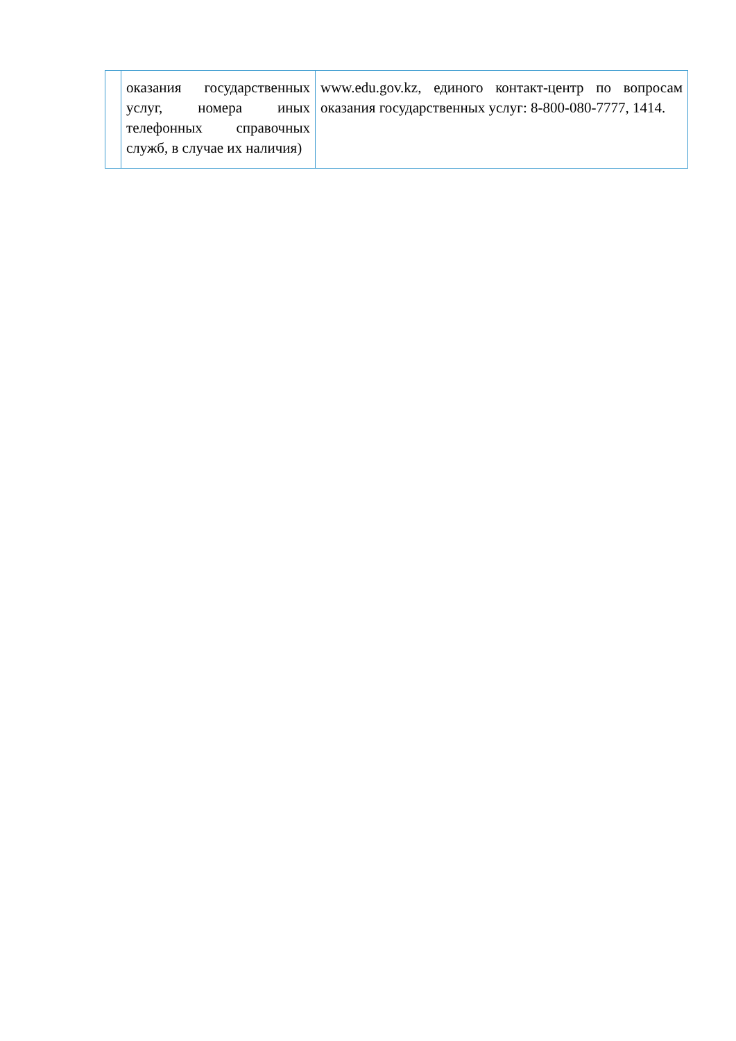| | оказания государственных услуг, номера иных телефонных справочных служб, в случае их наличия) | www.edu.gov.kz, единого контакт-центр по вопросам оказания государственных услуг: 8-800-080-7777, 1414. |